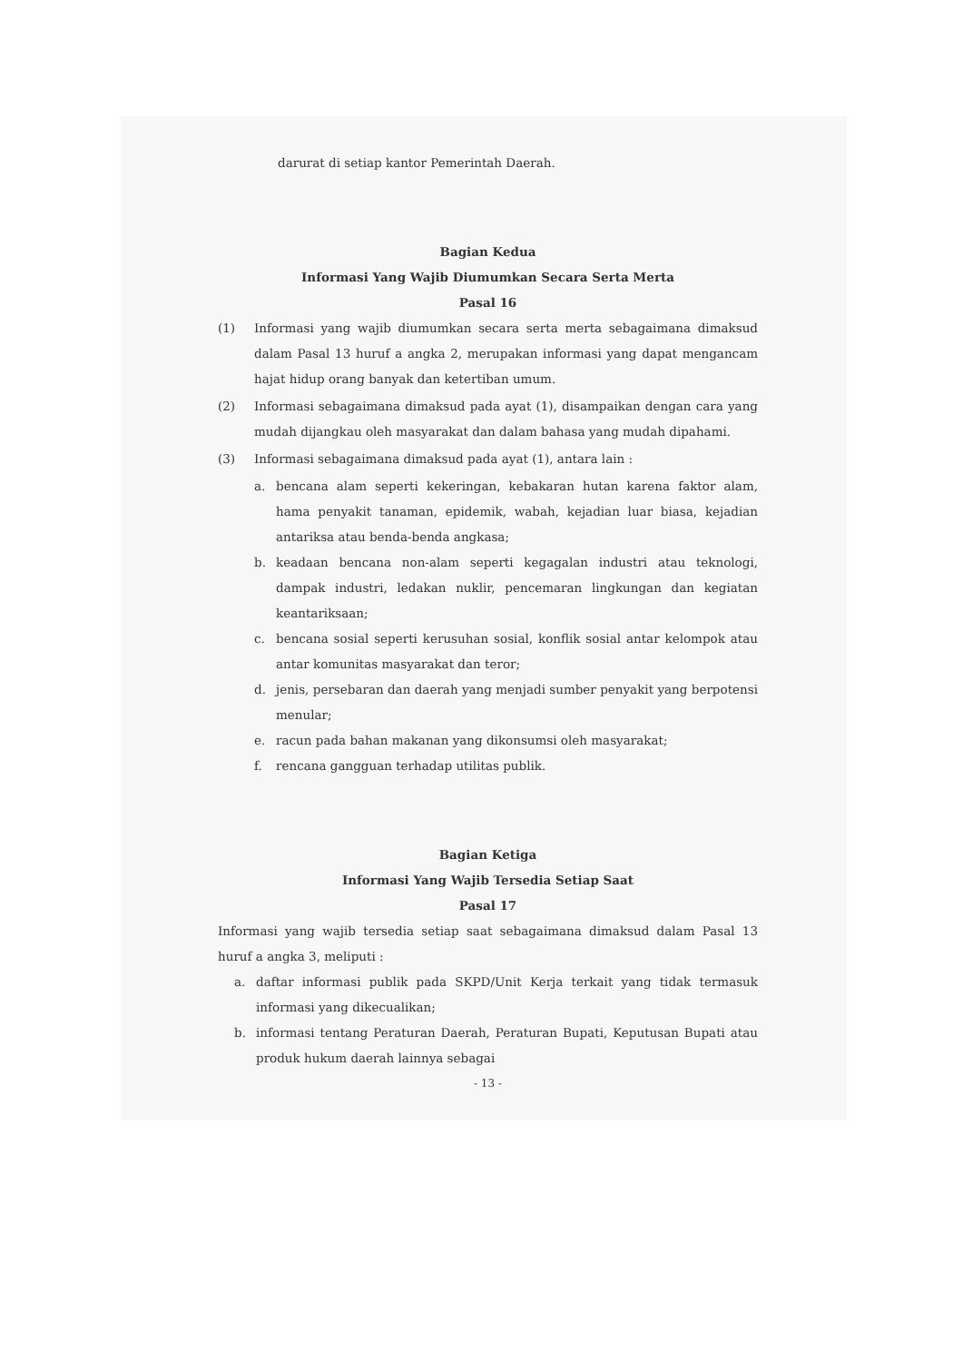darurat di setiap kantor Pemerintah Daerah.
Bagian Kedua
Informasi Yang Wajib Diumumkan Secara Serta Merta
Pasal 16
(1) Informasi yang wajib diumumkan secara serta merta sebagaimana dimaksud dalam Pasal 13 huruf a angka 2, merupakan informasi yang dapat mengancam hajat hidup orang banyak dan ketertiban umum.
(2) Informasi sebagaimana dimaksud pada ayat (1), disampaikan dengan cara yang mudah dijangkau oleh masyarakat dan dalam bahasa yang mudah dipahami.
(3) Informasi sebagaimana dimaksud pada ayat (1), antara lain :
a. bencana alam seperti kekeringan, kebakaran hutan karena faktor alam, hama penyakit tanaman, epidemik, wabah, kejadian luar biasa, kejadian antariksa atau benda-benda angkasa;
b. keadaan bencana non-alam seperti kegagalan industri atau teknologi, dampak industri, ledakan nuklir, pencemaran lingkungan dan kegiatan keantariksaan;
c. bencana sosial seperti kerusuhan sosial, konflik sosial antar kelompok atau antar komunitas masyarakat dan teror;
d. jenis, persebaran dan daerah yang menjadi sumber penyakit yang berpotensi menular;
e. racun pada bahan makanan yang dikonsumsi oleh masyarakat;
f. rencana gangguan terhadap utilitas publik.
Bagian Ketiga
Informasi Yang Wajib Tersedia Setiap Saat
Pasal 17
Informasi yang wajib tersedia setiap saat sebagaimana dimaksud dalam Pasal 13 huruf a angka 3, meliputi :
a. daftar informasi publik pada SKPD/Unit Kerja terkait yang tidak termasuk informasi yang dikecualikan;
b. informasi tentang Peraturan Daerah, Peraturan Bupati, Keputusan Bupati atau produk hukum daerah lainnya sebagai
- 13 -